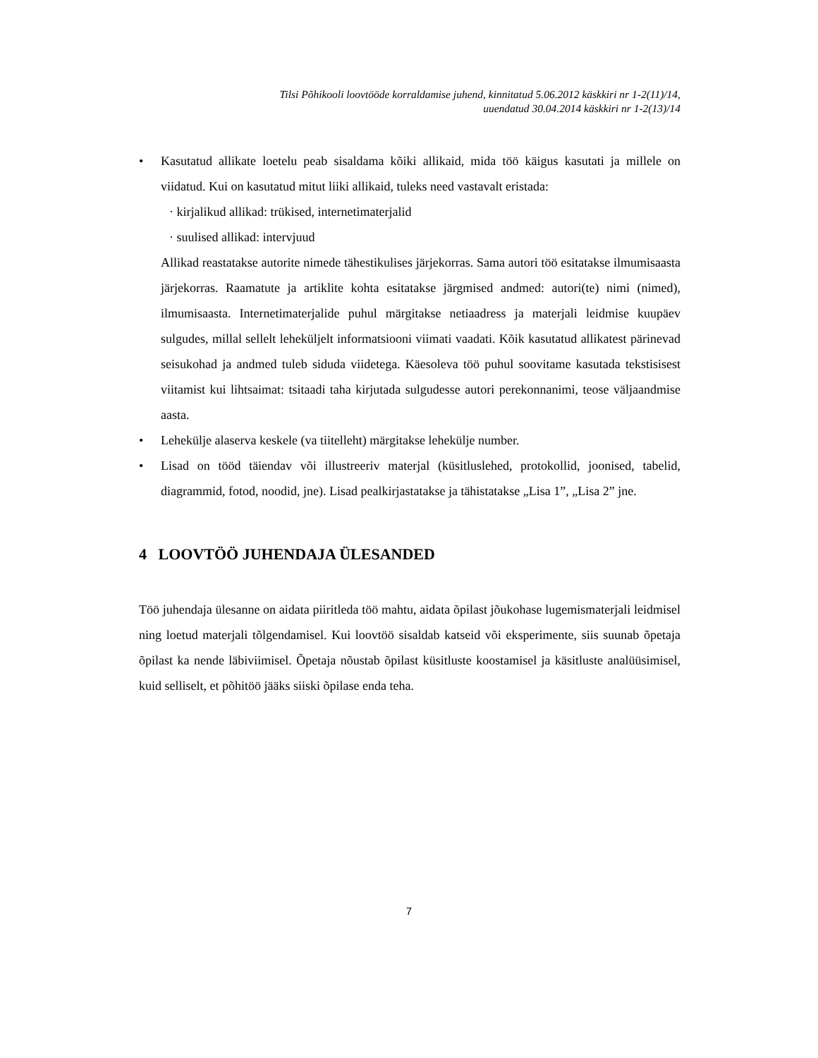Tilsi Põhikooli loovtööde korraldamise juhend, kinnitatud 5.06.2012 käskkiri nr 1-2(11)/14,
uuendatud 30.04.2014 käskkiri nr 1-2(13)/14
• Kasutatud allikate loetelu peab sisaldama kõiki allikaid, mida töö käigus kasutati ja millele on viidatud. Kui on kasutatud mitut liiki allikaid, tuleks need vastavalt eristada:
· kirjalikud allikad: trükised, internetimaterjalid
· suulised allikad: intervjuud
Allikad reastatakse autorite nimede tähestikulises järjekorras. Sama autori töö esitatakse ilmumisaasta järjekorras. Raamatute ja artiklite kohta esitatakse järgmised andmed: autori(te) nimi (nimed), ilmumisaasta. Internetimaterjalide puhul märgitakse netiaadress ja materjali leidmise kuupäev sulgudes, millal sellelt leheküljelt informatsiooni viimati vaadati. Kõik kasutatud allikatest pärinevad seisukohad ja andmed tuleb siduda viidetega. Käesoleva töö puhul soovitame kasutada tekstisisest viitamist kui lihtsaimat: tsitaadi taha kirjutada sulgudesse autori perekonnanimi, teose väljaandmise aasta.
• Lehekülje alaserva keskele (va tiitelleht) märgitakse lehekülje number.
• Lisad on tööd täiendav või illustreeriv materjal (küsitluslehed, protokollid, joonised, tabelid, diagrammid, fotod, noodid, jne). Lisad pealkirjastatakse ja tähistatakse „Lisa 1”, „Lisa 2” jne.
4 LOOVTÖÖ JUHENDAJA ÜLESANDED
Töö juhendaja ülesanne on aidata piiritleda töö mahtu, aidata õpilast jõukohase lugemismaterjali leidmisel ning loetud materjali tõlgendamisel. Kui loovtöö sisaldab katseid või eksperimente, siis suunab õpetaja õpilast ka nende läbiviimisel. Õpetaja nõustab õpilast küsitluste koostamisel ja käsitluste analüüsimisel, kuid selliselt, et põhitöö jääks siiski õpilase enda teha.
7